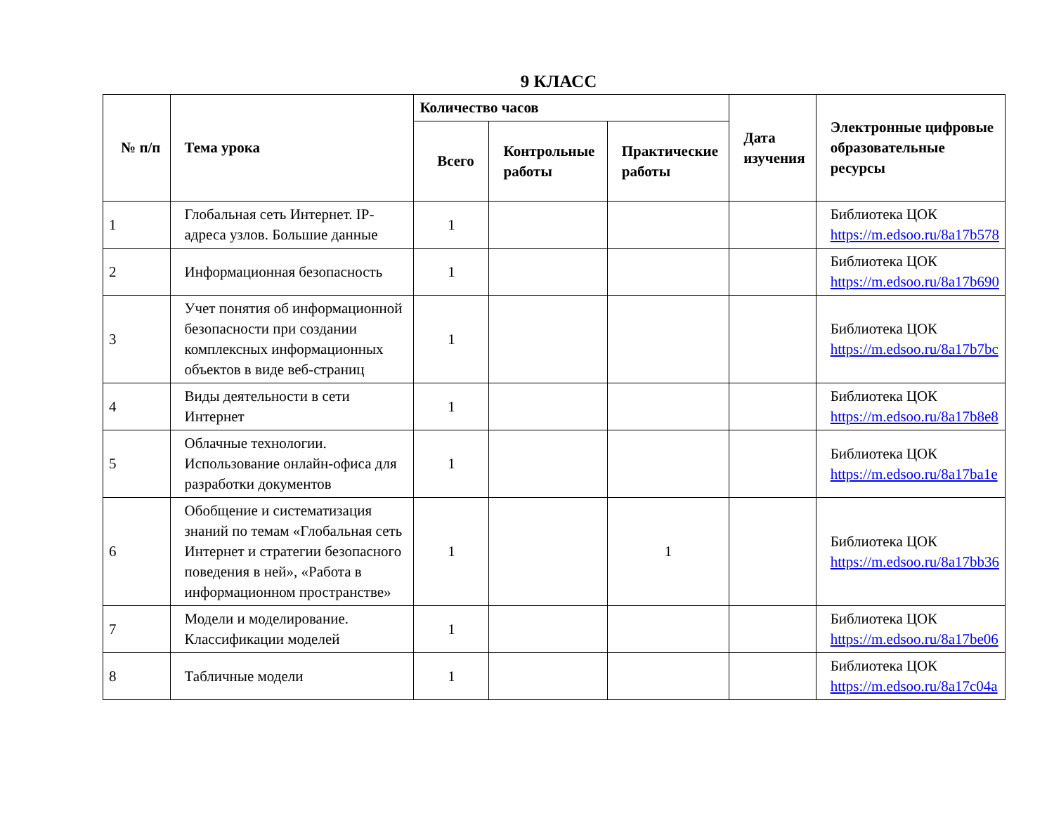9 КЛАСС
| № п/п | Тема урока | Количество часов | | | Дата изучения | Электронные цифровые образовательные ресурсы |
| --- | --- | --- | --- | --- | --- | --- |
| | | Всего | Контрольные работы | Практические работы | | |
| 1 | Глобальная сеть Интернет. IP-адреса узлов. Большие данные | 1 | | | | Библиотека ЦОК https://m.edsoo.ru/8a17b578 |
| 2 | Информационная безопасность | 1 | | | | Библиотека ЦОК https://m.edsoo.ru/8a17b690 |
| 3 | Учет понятия об информационной безопасности при создании комплексных информационных объектов в виде веб-страниц | 1 | | | | Библиотека ЦОК https://m.edsoo.ru/8a17b7bc |
| 4 | Виды деятельности в сети Интернет | 1 | | | | Библиотека ЦОК https://m.edsoo.ru/8a17b8e8 |
| 5 | Облачные технологии. Использование онлайн-офиса для разработки документов | 1 | | | | Библиотека ЦОК https://m.edsoo.ru/8a17ba1e |
| 6 | Обобщение и систематизация знаний по темам «Глобальная сеть Интернет и стратегии безопасного поведения в ней», «Работа в информационном пространстве» | 1 | | 1 | | Библиотека ЦОК https://m.edsoo.ru/8a17bb36 |
| 7 | Модели и моделирование. Классификации моделей | 1 | | | | Библиотека ЦОК https://m.edsoo.ru/8a17be06 |
| 8 | Табличные модели | 1 | | | | Библиотека ЦОК https://m.edsoo.ru/8a17c04a |